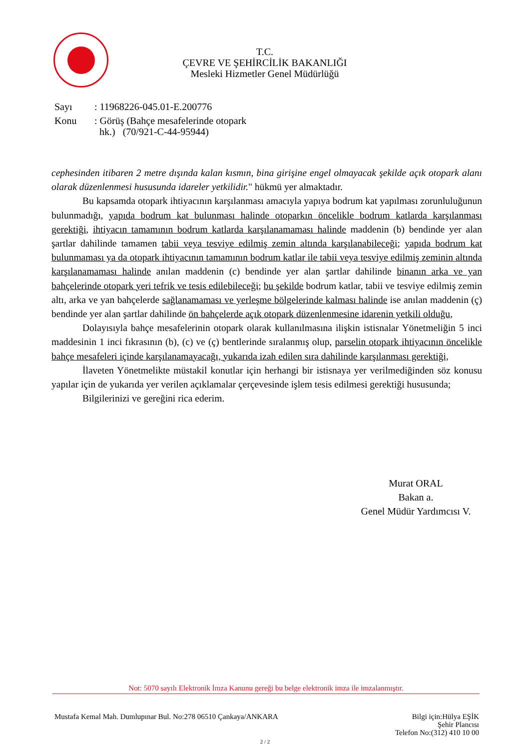T.C.
ÇEVRE VE ŞEHİRCİLİK BAKANLIĞI
Mesleki Hizmetler Genel Müdürlüğü
| Sayı | : 11968226-045.01-E.200776 |
| Konu | : Görüş (Bahçe mesafelerinde otopark hk.) (70/921-C-44-95944) |
cephesinden itibaren 2 metre dışında kalan kısmın, bina girişine engel olmayacak şekilde açık otopark alanı olarak düzenlenmesi hususunda idareler yetkilidir." hükmü yer almaktadır.
Bu kapsamda otopark ihtiyacının karşılanması amacıyla yapıya bodrum kat yapılması zorunluluğunun bulunmadığı, yapıda bodrum kat bulunması halinde otoparkın öncelikle bodrum katlarda karşılanması gerektiği, ihtiyacın tamamının bodrum katlarda karşılanamaması halinde maddenin (b) bendinde yer alan şartlar dahilinde tamamen tabii veya tesviye edilmiş zemin altında karşılanabileceği; yapıda bodrum kat bulunmaması ya da otopark ihtiyacının tamamının bodrum katlar ile tabii veya tesviye edilmiş zeminin altında karşılanamaması halinde anılan maddenin (c) bendinde yer alan şartlar dahilinde binanın arka ve yan bahçelerinde otopark yeri tefrik ve tesis edilebileceği; bu şekilde bodrum katlar, tabii ve tesviye edilmiş zemin altı, arka ve yan bahçelerde sağlanamaması ve yerleşme bölgelerinde kalması halinde ise anılan maddenin (ç) bendinde yer alan şartlar dahilinde ön bahçelerde açık otopark düzenlenmesine idarenin yetkili olduğu,
Dolayısıyla bahçe mesafelerinin otopark olarak kullanılmasına ilişkin istisnalar Yönetmeliğin 5 inci maddesinin 1 inci fıkrasının (b), (c) ve (ç) bentlerinde sıralanmış olup, parselin otopark ihtiyacının öncelikle bahçe mesafeleri içinde karşılanamayacağı, yukarıda izah edilen sıra dahilinde karşılanması gerektiği,
İlaveten Yönetmelikte müstakil konutlar için herhangi bir istisnaya yer verilmediğinden söz konusu yapılar için de yukarıda yer verilen açıklamalar çerçevesinde işlem tesis edilmesi gerektiği hususunda;
Bilgilerinizi ve gereğini rica ederim.
Murat ORAL
Bakan a.
Genel Müdür Yardımcısı V.
Not: 5070 sayılı Elektronik İmza Kanunu gereği bu belge elektronik imza ile imzalanmıştır.
Mustafa Kemal Mah. Dumlupınar Bul. No:278 06510 Çankaya/ANKARA
Bilgi için:Hülya EŞİK
Şehir Plancısı
Telefon No:(312) 410 10 00
2 / 2